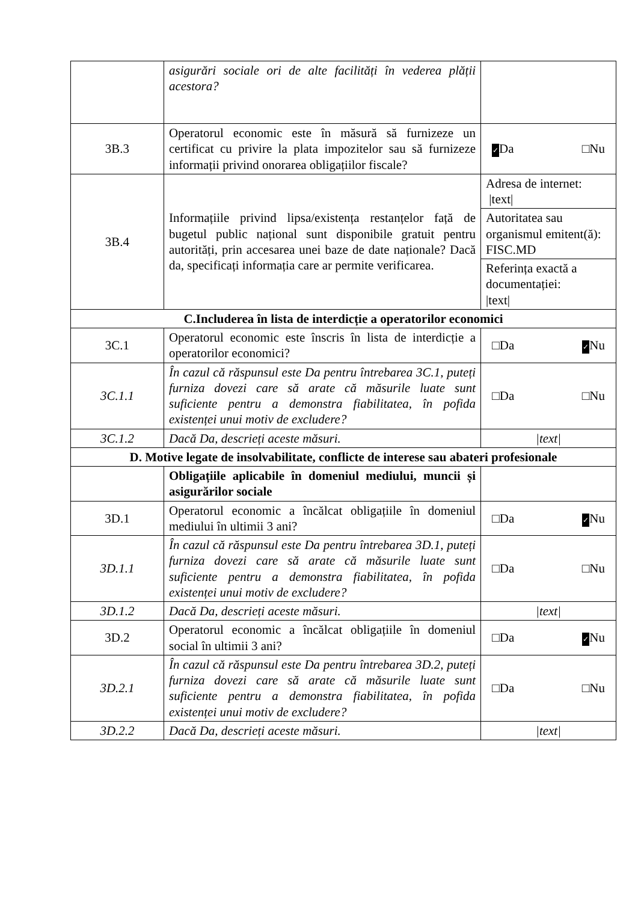| | asigurări sociale ori de alte facilități în vederea plății acestora? | |
| 3B.3 | Operatorul economic este în măsură să furnizeze un certificat cu privire la plata impozitelor sau să furnizeze informații privind onorarea obligațiilor fiscale? | ✓ Da □Nu |
| 3B.4 | Informațiile privind lipsa/existența restanțelor față de bugetul public național sunt disponibile gratuit pentru autorități, prin accesarea unei baze de date naționale? Dacă da, specificați informația care ar permite verificarea. | Adresa de internet: /text/ |
| | | Autoritatea sau organismul emitent(ă): FISC.MD |
| | | Referința exactă a documentației: /text/ |
| C.Includerea în lista de interdicție a operatorilor economici | | |
| 3C.1 | Operatorul economic este înscris în lista de interdicție a operatorilor economici? | □Da ✓ Nu |
| 3C.1.1 | În cazul că răspunsul este Da pentru întrebarea 3C.1, puteți furniza dovezi care să arate că măsurile luate sunt suficiente pentru a demonstra fiabilitatea, în pofida existenței unui motiv de excludere? | □Da □Nu |
| 3C.1.2 | Dacă Da, descrieți aceste măsuri. | /text/ |
| D. Motive legate de insolvabilitate, conflicte de interese sau abateri profesionale | | |
| | Obligațiile aplicabile în domeniul mediului, muncii și asigurărilor sociale | |
| 3D.1 | Operatorul economic a încălcat obligațiile în domeniul mediului în ultimii 3 ani? | □Da ✓ Nu |
| 3D.1.1 | În cazul că răspunsul este Da pentru întrebarea 3D.1, puteți furniza dovezi care să arate că măsurile luate sunt suficiente pentru a demonstra fiabilitatea, în pofida existenței unui motiv de excludere? | □Da □Nu |
| 3D.1.2 | Dacă Da, descrieți aceste măsuri. | /text/ |
| 3D.2 | Operatorul economic a încălcat obligațiile în domeniul social în ultimii 3 ani? | □Da ✓ Nu |
| 3D.2.1 | În cazul că răspunsul este Da pentru întrebarea 3D.2, puteți furniza dovezi care să arate că măsurile luate sunt suficiente pentru a demonstra fiabilitatea, în pofida existenței unui motiv de excludere? | □Da □Nu |
| 3D.2.2 | Dacă Da, descrieți aceste măsuri. | /text/ |